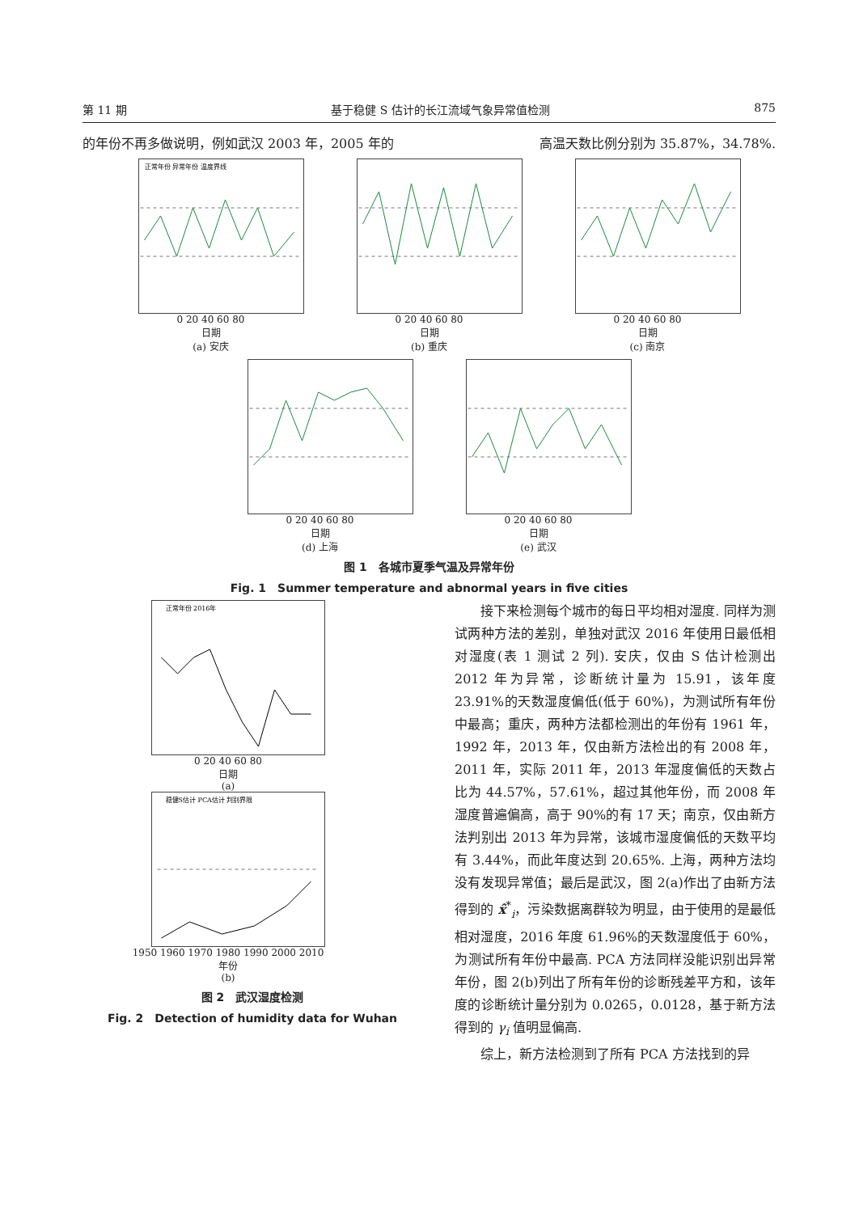第 11 期 基于稳健 S 估计的长江流域气象异常值检测 875
的年份不再多做说明，例如武汉 2003 年，2005 年的 高温天数比例分别为 35.87%，34.78%.
正常年份 异常年份 温度界线
0 20 40 60 80
日期
(a) 安庆
0 20 40 60 80
日期
(b) 重庆
0 20 40 60 80
日期
(c) 南京
0 20 40 60 80
日期
(d) 上海
0 20 40 60 80
日期
(e) 武汉
图 1　各城市夏季气温及异常年份
Fig. 1　Summer temperature and abnormal years in five cities
正常年份 2016年
0 20 40 60 80
日期
(a)
稳健S估计 PCA估计 判别界限
1950 1960 1970 1980 1990 2000 2010
年份
(b)
图 2　武汉湿度检测
Fig. 2　Detection of humidity data for Wuhan
接下来检测每个城市的每日平均相对湿度. 同样为测试两种方法的差别，单独对武汉 2016 年使用日最低相对湿度(表 1 测试 2 列). 安庆，仅由 S 估计检测出 2012 年为异常，诊断统计量为 15.91，该年度 23.91%的天数湿度偏低(低于 60%)，为测试所有年份中最高；重庆，两种方法都检测出的年份有 1961 年，1992 年，2013 年，仅由新方法检出的有 2008 年，2011 年，实际 2011 年，2013 年湿度偏低的天数占比为 44.57%，57.61%，超过其他年份，而 2008 年湿度普遍偏高，高于 90%的有 17 天；南京，仅由新方法判别出 2013 年为异常，该城市湿度偏低的天数平均有 3.44%，而此年度达到 20.65%. 上海，两种方法均没有发现异常值；最后是武汉，图 2(a)作出了由新方法得到的 x̂<sup>*</sup><sub>i</sub>，污染数据离群较为明显，由于使用的是最低相对湿度，2016 年度 61.96%的天数湿度低于 60%，为测试所有年份中最高. PCA 方法同样没能识别出异常年份，图 2(b)列出了所有年份的诊断残差平方和，该年度的诊断统计量分别为 0.0265，0.0128，基于新方法得到的 γ<sub>i</sub> 值明显偏高.
综上，新方法检测到了所有 PCA 方法找到的异